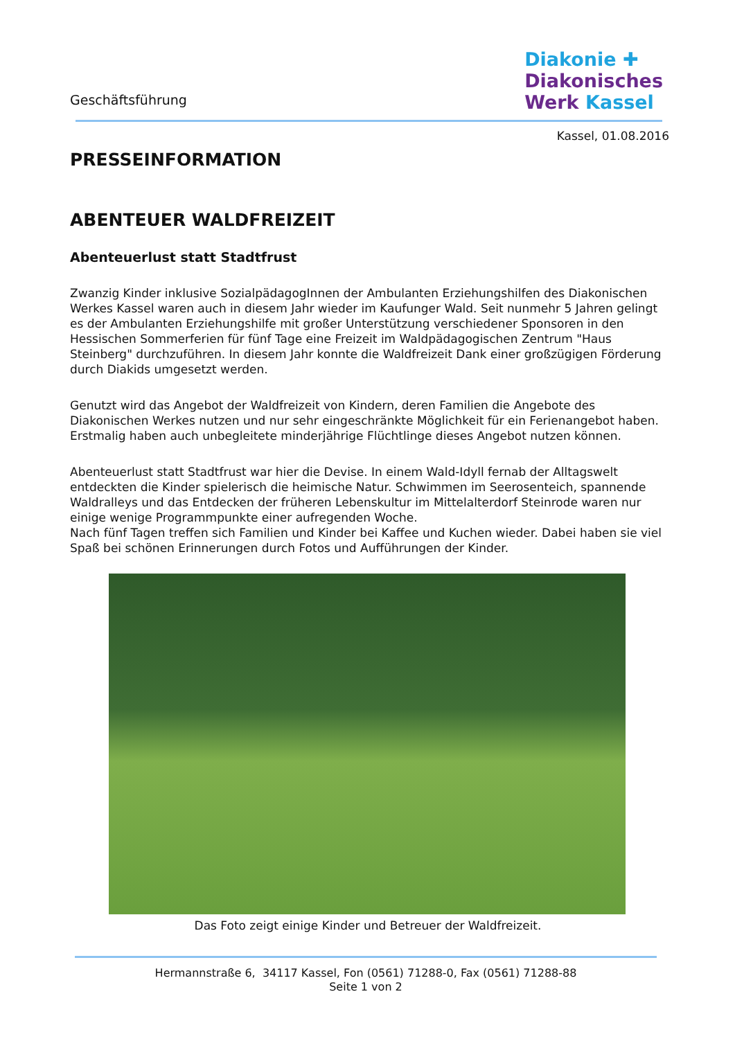Geschäftsführung
Diakonie ✚
Diakonisches
Werk Kassel
Kassel, 01.08.2016
PRESSEINFORMATION
ABENTEUER WALDFREIZEIT
Abenteuerlust statt Stadtfrust
Zwanzig Kinder inklusive SozialpädagogInnen der Ambulanten Erziehungshilfen des Diakonischen Werkes Kassel waren auch in diesem Jahr wieder im Kaufunger Wald. Seit nunmehr 5 Jahren gelingt es der Ambulanten Erziehungshilfe mit großer Unterstützung verschiedener Sponsoren in den Hessischen Sommerferien für fünf Tage eine Freizeit im Waldpädagogischen Zentrum "Haus Steinberg" durchzuführen. In diesem Jahr konnte die Waldfreizeit Dank einer großzügigen Förderung durch Diakids umgesetzt werden.
Genutzt wird das Angebot der Waldfreizeit von Kindern, deren Familien die Angebote des Diakonischen Werkes nutzen und nur sehr eingeschränkte Möglichkeit für ein Ferienangebot haben. Erstmalig haben auch unbegleitete minderjährige Flüchtlinge dieses Angebot nutzen können.
Abenteuerlust statt Stadtfrust war hier die Devise. In einem Wald-Idyll fernab der Alltagswelt entdeckten die Kinder spielerisch die heimische Natur. Schwimmen im Seerosenteich, spannende Waldralleys und das Entdecken der früheren Lebenskultur im Mittelalterdorf Steinrode waren nur einige wenige Programmpunkte einer aufregenden Woche.
Nach fünf Tagen treffen sich Familien und Kinder bei Kaffee und Kuchen wieder. Dabei haben sie viel Spaß bei schönen Erinnerungen durch Fotos und Aufführungen der Kinder.
Das Foto zeigt einige Kinder und Betreuer der Waldfreizeit.
Hermannstraße 6, 34117 Kassel, Fon (0561) 71288-0, Fax (0561) 71288-88
Seite 1 von 2